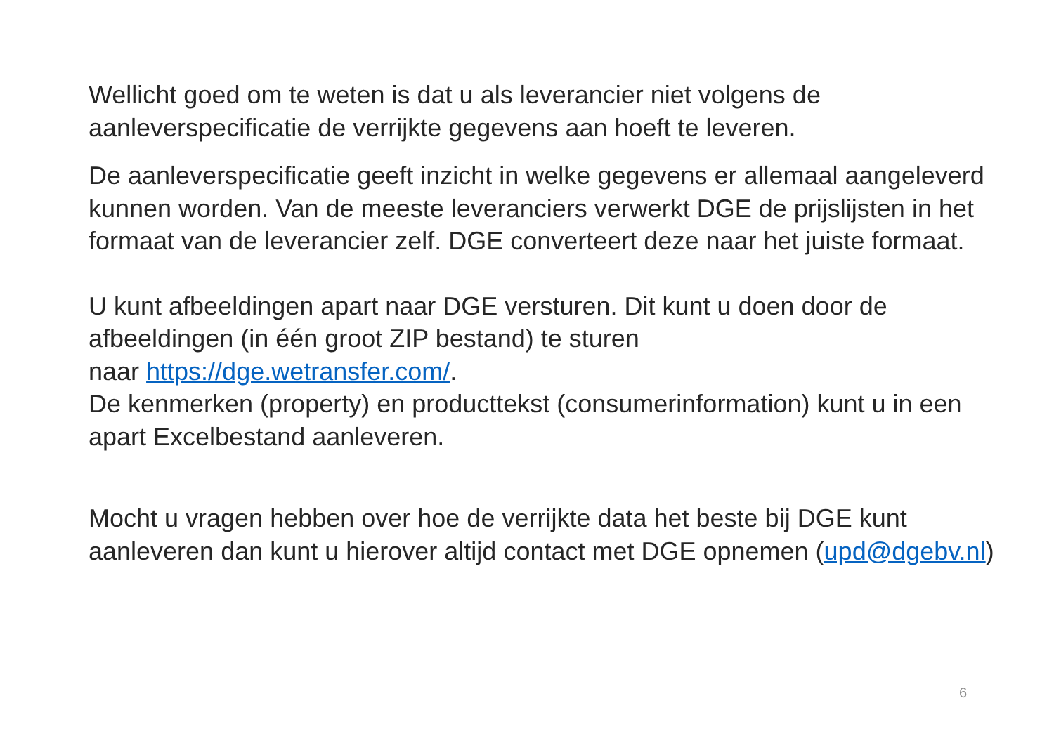Wellicht goed om te weten is dat u als leverancier niet volgens de aanleverspecificatie de verrijkte gegevens aan hoeft te leveren.
De aanleverspecificatie geeft inzicht in welke gegevens er allemaal aangeleverd kunnen worden. Van de meeste leveranciers verwerkt DGE de prijslijsten in het formaat van de leverancier zelf. DGE converteert deze naar het juiste formaat.
U kunt afbeeldingen apart naar DGE versturen. Dit kunt u doen door de afbeeldingen (in één groot ZIP bestand) te sturen
naar https://dge.wetransfer.com/.
De kenmerken (property) en producttekst (consumerinformation) kunt u in een apart Excelbestand aanleveren.
Mocht u vragen hebben over hoe de verrijkte data het beste bij DGE kunt aanleveren dan kunt u hierover altijd contact met DGE opnemen (upd@dgebv.nl)
6